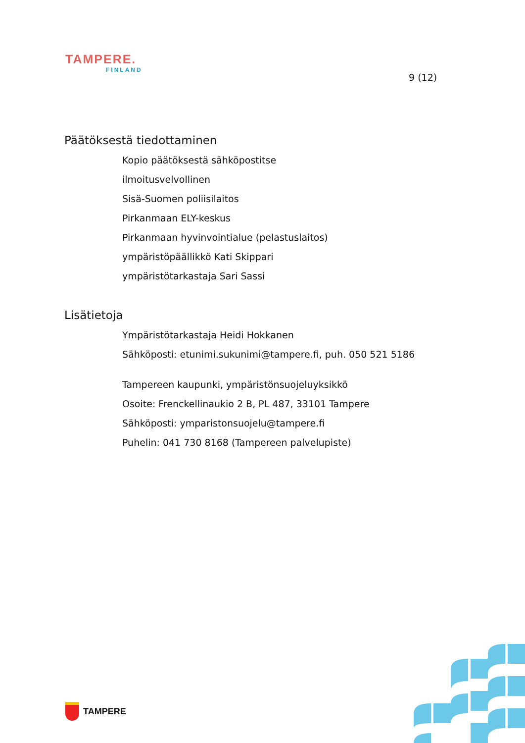TAMPERE.
FINLAND
9 (12)
Päätöksestä tiedottaminen
Kopio päätöksestä sähköpostitse
ilmoitusvelvollinen
Sisä-Suomen poliisilaitos
Pirkanmaan ELY-keskus
Pirkanmaan hyvinvointialue (pelastuslaitos)
ympäristöpäällikkö Kati Skippari
ympäristötarkastaja Sari Sassi
Lisätietoja
Ympäristötarkastaja Heidi Hokkanen
Sähköposti: etunimi.sukunimi@tampere.fi, puh. 050 521 5186
Tampereen kaupunki, ympäristönsuojeluyksikkö
Osoite: Frenckellinaukio 2 B, PL 487, 33101 Tampere
Sähköposti: ymparistonsuojelu@tampere.fi
Puhelin: 041 730 8168 (Tampereen palvelupiste)
TAMPERE